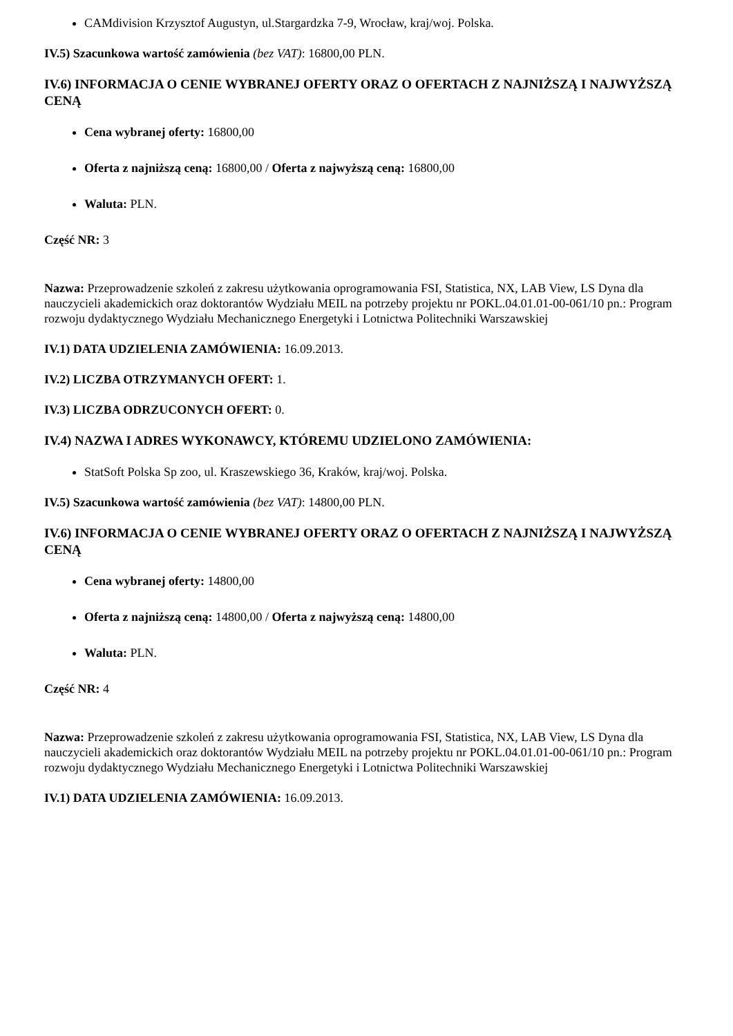CAMdivision Krzysztof Augustyn, ul.Stargardzka 7-9, Wrocław, kraj/woj. Polska.
IV.5) Szacunkowa wartość zamówienia (bez VAT): 16800,00 PLN.
IV.6) INFORMACJA O CENIE WYBRANEJ OFERTY ORAZ O OFERTACH Z NAJNIŻSZĄ I NAJWYŻSZĄ CENĄ
Cena wybranej oferty: 16800,00
Oferta z najniższą ceną: 16800,00 / Oferta z najwyższą ceną: 16800,00
Waluta: PLN.
Część NR: 3
Nazwa: Przeprowadzenie szkoleń z zakresu użytkowania oprogramowania FSI, Statistica, NX, LAB View, LS Dyna dla nauczycieli akademickich oraz doktorantów Wydziału MEIL na potrzeby projektu nr POKL.04.01.01-00-061/10 pn.: Program rozwoju dydaktycznego Wydziału Mechanicznego Energetyki i Lotnictwa Politechniki Warszawskiej
IV.1) DATA UDZIELENIA ZAMÓWIENIA: 16.09.2013.
IV.2) LICZBA OTRZYMANYCH OFERT: 1.
IV.3) LICZBA ODRZUCONYCH OFERT: 0.
IV.4) NAZWA I ADRES WYKONAWCY, KTÓREMU UDZIELONO ZAMÓWIENIA:
StatSoft Polska Sp zoo, ul. Kraszewskiego 36, Kraków, kraj/woj. Polska.
IV.5) Szacunkowa wartość zamówienia (bez VAT): 14800,00 PLN.
IV.6) INFORMACJA O CENIE WYBRANEJ OFERTY ORAZ O OFERTACH Z NAJNIŻSZĄ I NAJWYŻSZĄ CENĄ
Cena wybranej oferty: 14800,00
Oferta z najniższą ceną: 14800,00 / Oferta z najwyższą ceną: 14800,00
Waluta: PLN.
Część NR: 4
Nazwa: Przeprowadzenie szkoleń z zakresu użytkowania oprogramowania FSI, Statistica, NX, LAB View, LS Dyna dla nauczycieli akademickich oraz doktorantów Wydziału MEIL na potrzeby projektu nr POKL.04.01.01-00-061/10 pn.: Program rozwoju dydaktycznego Wydziału Mechanicznego Energetyki i Lotnictwa Politechniki Warszawskiej
IV.1) DATA UDZIELENIA ZAMÓWIENIA: 16.09.2013.